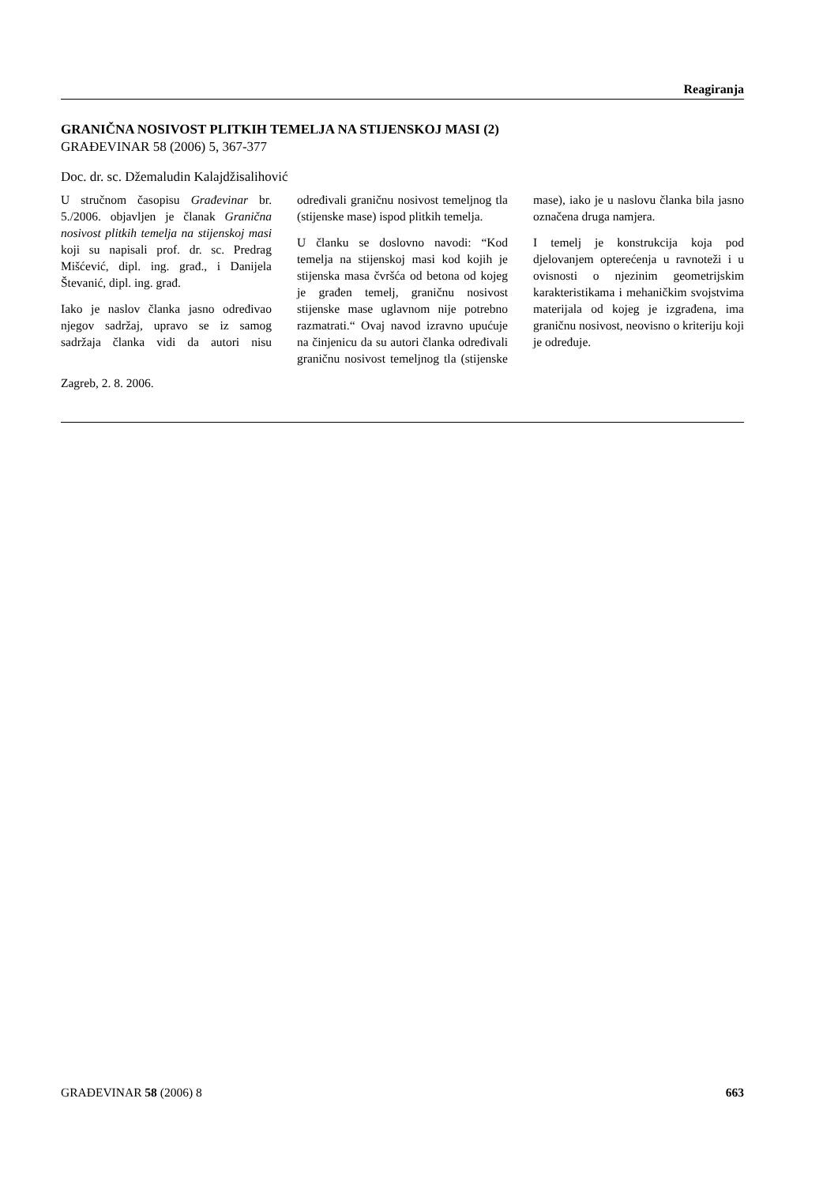Reagiranja
GRANIČNA NOSIVOST PLITKIH TEMELJA NA STIJENSKOJ MASI (2)
GRAĐEVINAR 58 (2006) 5, 367-377
Doc. dr. sc. Džemaludin Kalajdžisalihović
U stručnom časopisu Građevinar br. 5./2006. objavljen je članak Granična nosivost plitkih temelja na stijenskoj masi koji su napisali prof. dr. sc. Predrag Mišćević, dipl. ing. građ., i Danijela Števanić, dipl. ing. građ.
Iako je naslov članka jasno određivao njegov sadržaj, upravo se iz samog sadržaja članka vidi da autori nisu određivali graničnu nosivost temeljnog tla (stijenske mase) ispod plitkih temelja.
U članku se doslovno navodi: “Kod temelja na stijenskoj masi kod kojih je stijenska masa čvršća od betona od kojeg je građen temelj, graničnu nosivost stijenske mase uglavnom nije potrebno razmatrati.“ Ovaj navod izravno upućuje na činjenicu da su autori članka određivali graničnu nosivost temeljnog tla (stijenske mase), iako je u naslovu članka bila jasno označena druga namjera.
I temelj je konstrukcija koja pod djelovanjem opterećenja u ravnoteži i u ovisnosti o njezinim geometrijskim karakteristikama i mehaničkim svojstvima materijala od kojeg je izgrađena, ima graničnu nosivost, neovisno o kriteriju koji je određuje.
Zagreb, 2. 8. 2006.
GRAĐEVINAR 58 (2006) 8 663